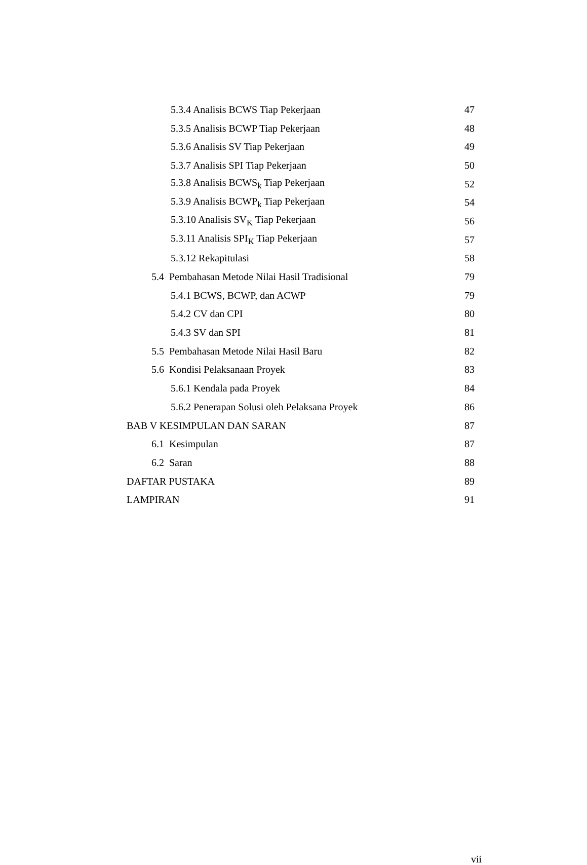5.3.4 Analisis BCWS Tiap Pekerjaan 47
5.3.5 Analisis BCWP Tiap Pekerjaan 48
5.3.6 Analisis SV Tiap Pekerjaan 49
5.3.7 Analisis SPI Tiap Pekerjaan 50
5.3.8 Analisis BCWS<sub>k</sub> Tiap Pekerjaan 52
5.3.9 Analisis BCWP<sub>k</sub> Tiap Pekerjaan 54
5.3.10 Analisis SV<sub>K</sub> Tiap Pekerjaan 56
5.3.11 Analisis SPI<sub>K</sub> Tiap Pekerjaan 57
5.3.12 Rekapitulasi 58
5.4 Pembahasan Metode Nilai Hasil Tradisional 79
5.4.1 BCWS, BCWP, dan ACWP 79
5.4.2 CV dan CPI 80
5.4.3 SV dan SPI 81
5.5 Pembahasan Metode Nilai Hasil Baru 82
5.6 Kondisi Pelaksanaan Proyek 83
5.6.1 Kendala pada Proyek 84
5.6.2 Penerapan Solusi oleh Pelaksana Proyek 86
BAB V KESIMPULAN DAN SARAN 87
6.1 Kesimpulan 87
6.2 Saran 88
DAFTAR PUSTAKA 89
LAMPIRAN 91
vii